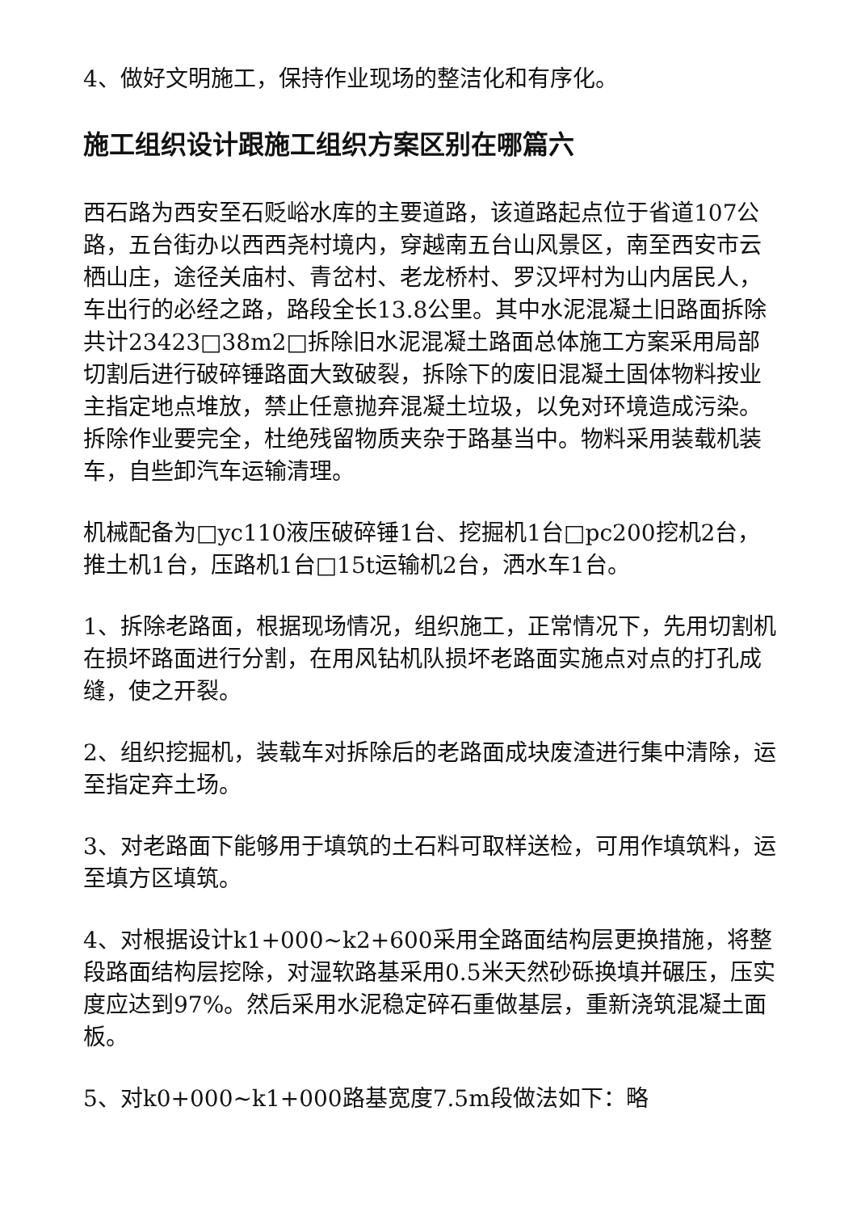4、做好文明施工，保持作业现场的整洁化和有序化。
施工组织设计跟施工组织方案区别在哪篇六
西石路为西安至石贬峪水库的主要道路，该道路起点位于省道107公路，五台街办以西西尧村境内，穿越南五台山风景区，南至西安市云栖山庄，途径关庙村、青岔村、老龙桥村、罗汉坪村为山内居民人，车出行的必经之路，路段全长13.8公里。其中水泥混凝土旧路面拆除共计23423□38m2□拆除旧水泥混凝土路面总体施工方案采用局部切割后进行破碎锤路面大致破裂，拆除下的废旧混凝土固体物料按业主指定地点堆放，禁止任意抛弃混凝土垃圾，以免对环境造成污染。拆除作业要完全，杜绝残留物质夹杂于路基当中。物料采用装载机装车，自些卸汽车运输清理。
机械配备为□yc110液压破碎锤1台、挖掘机1台□pc200挖机2台，推土机1台，压路机1台□15t运输机2台，洒水车1台。
1、拆除老路面，根据现场情况，组织施工，正常情况下，先用切割机在损坏路面进行分割，在用风钻机队损坏老路面实施点对点的打孔成缝，使之开裂。
2、组织挖掘机，装载车对拆除后的老路面成块废渣进行集中清除，运至指定弃土场。
3、对老路面下能够用于填筑的土石料可取样送检，可用作填筑料，运至填方区填筑。
4、对根据设计k1+000~k2+600采用全路面结构层更换措施，将整段路面结构层挖除，对湿软路基采用0.5米天然砂砾换填并碾压，压实度应达到97%。然后采用水泥稳定碎石重做基层，重新浇筑混凝土面板。
5、对k0+000~k1+000路基宽度7.5m段做法如下：略